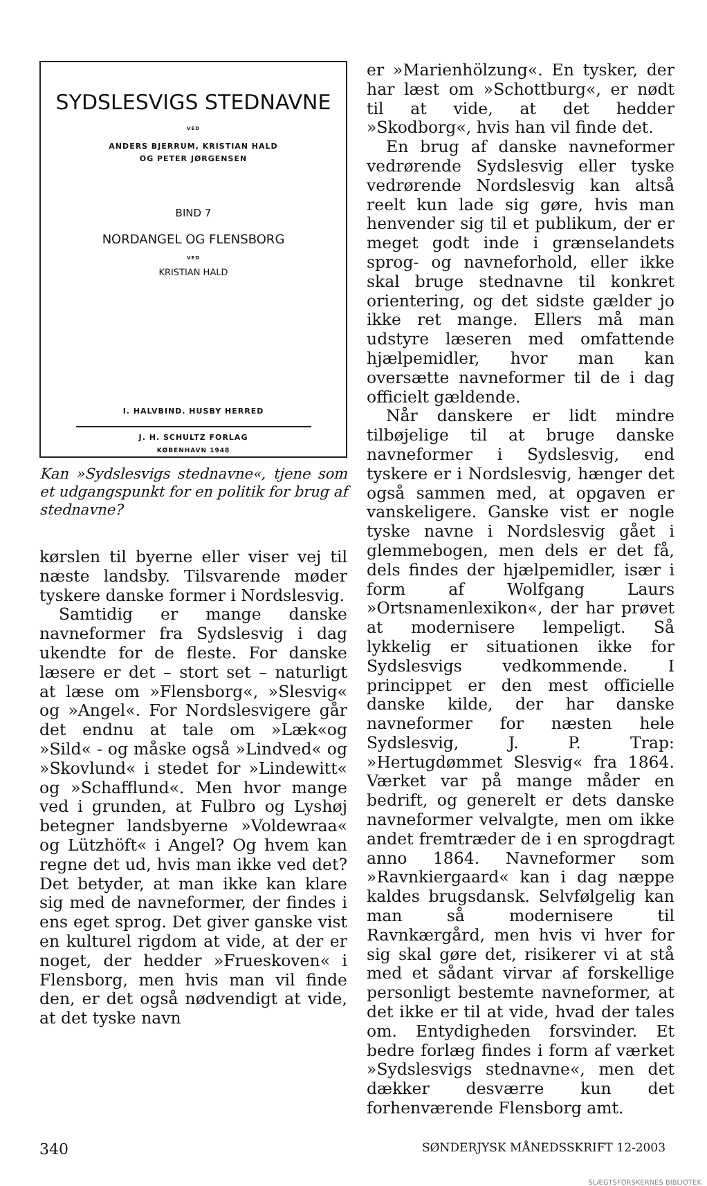SYDSLESVIGS STEDNAVNE
VED
ANDERS BJERRUM, KRISTIAN HALD
OG PETER JØRGENSEN
BIND 7
NORDANGEL OG FLENSBORG
VED
KRISTIAN HALD
I. HALVBIND. HUSBY HERRED
J. H. SCHULTZ FORLAG
KØBENHAVN 1948
Kan »Sydslesvigs stednavne«, tjene som et udgangspunkt for en politik for brug af stednavne?
kørslen til byerne eller viser vej til næste landsby. Tilsvarende møder tyskere danske former i Nordslesvig.
Samtidig er mange danske navneformer fra Sydslesvig i dag ukendte for de fleste. For danske læsere er det – stort set – naturligt at læse om »Flensborg«, »Slesvig« og »Angel«. For Nordslesvigere går det endnu at tale om »Læk«og »Sild« - og måske også »Lindved« og »Skovlund« i stedet for »Lindewitt« og »Schafflund«. Men hvor mange ved i grunden, at Fulbro og Lyshøj betegner landsbyerne »Voldewraa« og Lützhöft« i Angel? Og hvem kan regne det ud, hvis man ikke ved det? Det betyder, at man ikke kan klare sig med de navneformer, der findes i ens eget sprog. Det giver ganske vist en kulturel rigdom at vide, at der er noget, der hedder »Frueskoven« i Flensborg, men hvis man vil finde den, er det også nødvendigt at vide, at det tyske navn
er »Marienhölzung«. En tysker, der har læst om »Schottburg«, er nødt til at vide, at det hedder »Skodborg«, hvis han vil finde det.
En brug af danske navneformer vedrørende Sydslesvig eller tyske vedrørende Nordslesvig kan altså reelt kun lade sig gøre, hvis man henvender sig til et publikum, der er meget godt inde i grænselandets sprog- og navneforhold, eller ikke skal bruge stednavne til konkret orientering, og det sidste gælder jo ikke ret mange. Ellers må man udstyre læseren med omfattende hjælpemidler, hvor man kan oversætte navneformer til de i dag officielt gældende.
Når danskere er lidt mindre tilbøjelige til at bruge danske navneformer i Sydslesvig, end tyskere er i Nordslesvig, hænger det også sammen med, at opgaven er vanskeligere. Ganske vist er nogle tyske navne i Nordslesvig gået i glemmebogen, men dels er det få, dels findes der hjælpemidler, især i form af Wolfgang Laurs »Ortsnamenlexikon«, der har prøvet at modernisere lempeligt. Så lykkelig er situationen ikke for Sydslesvigs vedkommende. I princippet er den mest officielle danske kilde, der har danske navneformer for næsten hele Sydslesvig, J. P. Trap: »Hertugdømmet Slesvig« fra 1864. Værket var på mange måder en bedrift, og generelt er dets danske navneformer velvalgte, men om ikke andet fremtræder de i en sprogdragt anno 1864. Navneformer som »Ravnkiergaard« kan i dag næppe kaldes brugsdansk. Selvfølgelig kan man så modernisere til Ravnkærgård, men hvis vi hver for sig skal gøre det, risikerer vi at stå med et sådant virvar af forskellige personligt bestemte navneformer, at det ikke er til at vide, hvad der tales om. Entydigheden forsvinder. Et bedre forlæg findes i form af værket »Sydslesvigs stednavne«, men det dækker desværre kun det forhenværende Flensborg amt.
340 SØNDERJYSK MÅNEDSSKRIFT 12-2003
SLÆGTSFORSKERNES BIBLIOTEK